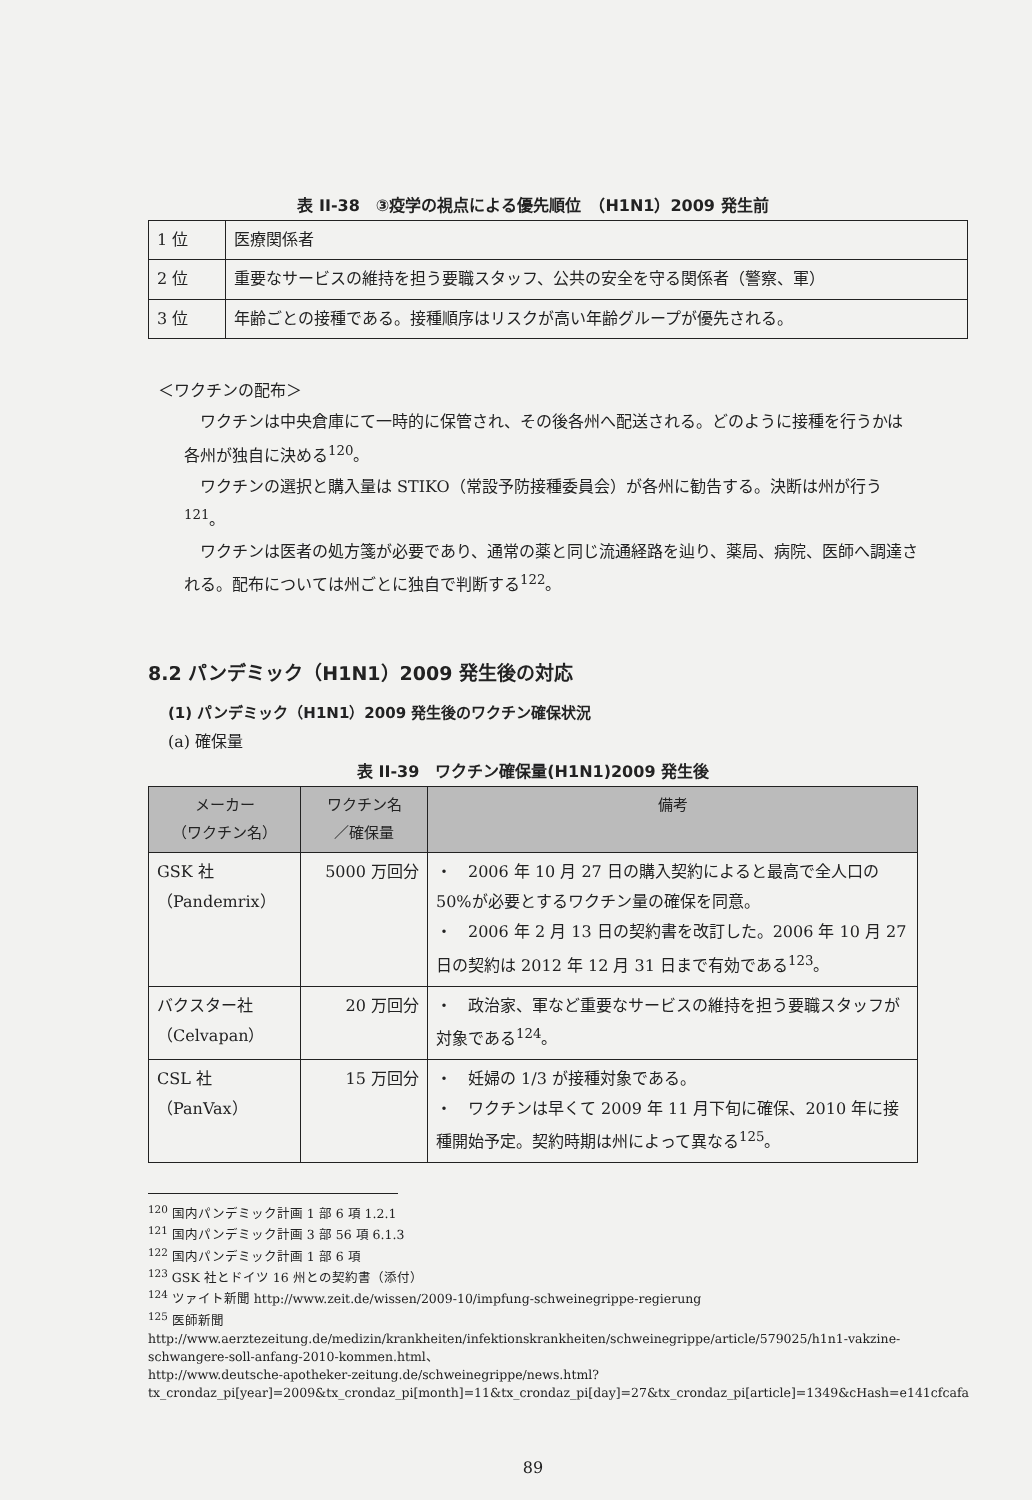表 II-38　③疫学の視点による優先順位　（H1N1）2009 発生前
| 1 位 | 医療関係者 |
| 2 位 | 重要なサービスの維持を担う要職スタッフ、公共の安全を守る関係者（警察、軍） |
| 3 位 | 年齢ごとの接種である。接種順序はリスクが高い年齢グループが優先される。 |
＜ワクチンの配布＞
ワクチンは中央倉庫にて一時的に保管され、その後各州へ配送される。どのように接種を行うかは各州が独自に決める<sup>120</sup>。
ワクチンの選択と購入量は STIKO（常設予防接種委員会）が各州に勧告する。決断は州が行う<sup>121</sup>。
ワクチンは医者の処方箋が必要であり、通常の薬と同じ流通経路を辿り、薬局、病院、医師へ調達される。配布については州ごとに独自で判断する<sup>122</sup>。
8.2 パンデミック（H1N1）2009 発生後の対応
(1) パンデミック（H1N1）2009 発生後のワクチン確保状況
(a) 確保量
表 II-39　ワクチン確保量(H1N1)2009 発生後
| メーカー （ワクチン名） | ワクチン名 ／確保量 | 備考 |
| --- | --- | --- |
| GSK 社 （Pandemrix） | 5000 万回分 | ・ 2006 年 10 月 27 日の購入契約によると最高で全人口の50%が必要とするワクチン量の確保を同意。 ・ 2006 年 2 月 13 日の契約書を改訂した。2006 年 10 月 27 日の契約は 2012 年 12 月 31 日まで有効である<sup>123</sup>。 |
| バクスター社 （Celvapan） | 20 万回分 | ・ 政治家、軍など重要なサービスの維持を担う要職スタッフが対象である<sup>124</sup>。 |
| CSL 社 （PanVax） | 15 万回分 | ・ 妊婦の 1/3 が接種対象である。 ・ ワクチンは早くて 2009 年 11 月下旬に確保、2010 年に接種開始予定。契約時期は州によって異なる<sup>125</sup>。 |
<sup>120</sup> 国内パンデミック計画 1 部 6 項 1.2.1
<sup>121</sup> 国内パンデミック計画 3 部 56 項 6.1.3
<sup>122</sup> 国内パンデミック計画 1 部 6 項
<sup>123</sup> GSK 社とドイツ 16 州との契約書（添付）
<sup>124</sup> ツァイト新聞 http://www.zeit.de/wissen/2009-10/impfung-schweinegrippe-regierung
<sup>125</sup> 医師新聞
http://www.aerztezeitung.de/medizin/krankheiten/infektionskrankheiten/schweinegrippe/article/579025/h1n1-vakzine-schwangere-soll-anfang-2010-kommen.html、
http://www.deutsche-apotheker-zeitung.de/schweinegrippe/news.html?tx_crondaz_pi[year]=2009&tx_crondaz_pi[month]=11&tx_crondaz_pi[day]=27&tx_crondaz_pi[article]=1349&cHash=e141cfcafa
89